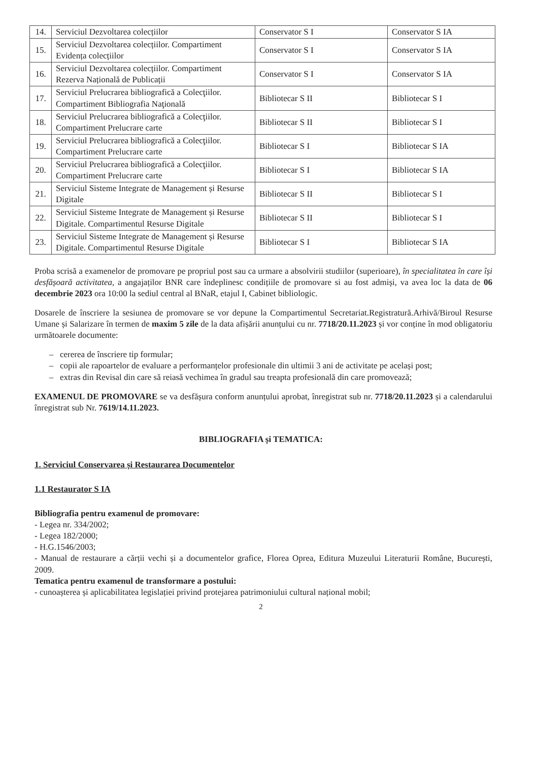| 14. | Serviciul Dezvoltarea colecțiilor | Conservator S I | Conservator S IA |
| 15. | Serviciul Dezvoltarea colecțiilor. Compartiment Evidența colecțiilor | Conservator S I | Conservator S IA |
| 16. | Serviciul Dezvoltarea colecțiilor. Compartiment Rezerva Națională de Publicații | Conservator S I | Conservator S IA |
| 17. | Serviciul Prelucrarea bibliografică a Colecţiilor. Compartiment Bibliografia Naţională | Bibliotecar S II | Bibliotecar S I |
| 18. | Serviciul Prelucrarea bibliografică a Colecţiilor. Compartiment Prelucrare carte | Bibliotecar S II | Bibliotecar S I |
| 19. | Serviciul Prelucrarea bibliografică a Colecţiilor. Compartiment Prelucrare carte | Bibliotecar S I | Bibliotecar S IA |
| 20. | Serviciul Prelucrarea bibliografică a Colecţiilor. Compartiment Prelucrare carte | Bibliotecar S I | Bibliotecar S IA |
| 21. | Serviciul Sisteme Integrate de Management și Resurse Digitale | Bibliotecar S II | Bibliotecar S I |
| 22. | Serviciul Sisteme Integrate de Management și Resurse Digitale. Compartimentul Resurse Digitale | Bibliotecar S II | Bibliotecar S I |
| 23. | Serviciul Sisteme Integrate de Management și Resurse Digitale. Compartimentul Resurse Digitale | Bibliotecar S I | Bibliotecar S IA |
Proba scrisă a examenelor de promovare pe propriul post sau ca urmare a absolvirii studiilor (superioare), în specialitatea în care își desfășoară activitatea, a angajaților BNR care îndeplinesc condițiile de promovare si au fost admiși, va avea loc la data de 06 decembrie 2023 ora 10:00 la sediul central al BNaR, etajul I, Cabinet bibliologic.
Dosarele de înscriere la sesiunea de promovare se vor depune la Compartimentul Secretariat.Registratură.Arhivă/Biroul Resurse Umane și Salarizare în termen de maxim 5 zile de la data afișării anunțului cu nr. 7718/20.11.2023 și vor conține în mod obligatoriu următoarele documente:
cererea de înscriere tip formular;
copii ale rapoartelor de evaluare a performanțelor profesionale din ultimii 3 ani de activitate pe același post;
extras din Revisal din care să reiasă vechimea în gradul sau treapta profesională din care promovează;
EXAMENUL DE PROMOVARE se va desfășura conform anunțului aprobat, înregistrat sub nr. 7718/20.11.2023 și a calendarului înregistrat sub Nr. 7619/14.11.2023.
BIBLIOGRAFIA și TEMATICA:
1. Serviciul Conservarea și Restaurarea Documentelor
1.1 Restaurator S IA
Bibliografia pentru examenul de promovare:
- Legea nr. 334/2002;
- Legea 182/2000;
- H.G.1546/2003;
- Manual de restaurare a cărții vechi și a documentelor grafice, Florea Oprea, Editura Muzeului Literaturii Române, București, 2009.
Tematica pentru examenul de transformare a postului:
- cunoașterea și aplicabilitatea legislației privind protejarea patrimoniului cultural național mobil;
2